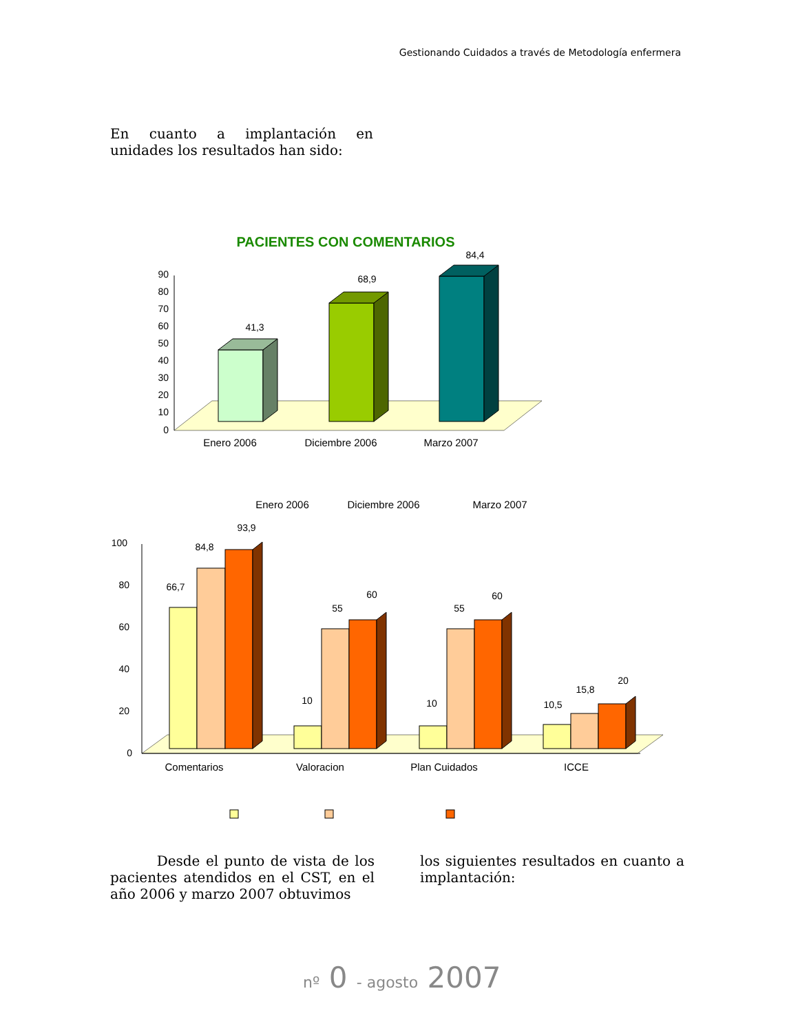Gestionando Cuidados a través de Metodología enfermera
En cuanto a implantación en unidades los resultados han sido:
PACIENTES CON COMENTARIOS
0
10
20
30
40
50
60
70
80
90
41,3
68,9
84,4
Enero 2006
Diciembre 2006
Marzo 2007
Enero 2006
Diciembre 2006
Marzo 2007
0
20
40
60
80
100
66,7
84,8
93,9
10
55
60
10
55
60
10,5
15,8
20
Comentarios
Valoracion
Plan Cuidados
ICCE
Desde el punto de vista de los pacientes atendidos en el CST, en el año 2006 y marzo 2007 obtuvimos
los siguientes resultados en cuanto a implantación:
nº 0 - agosto 2007